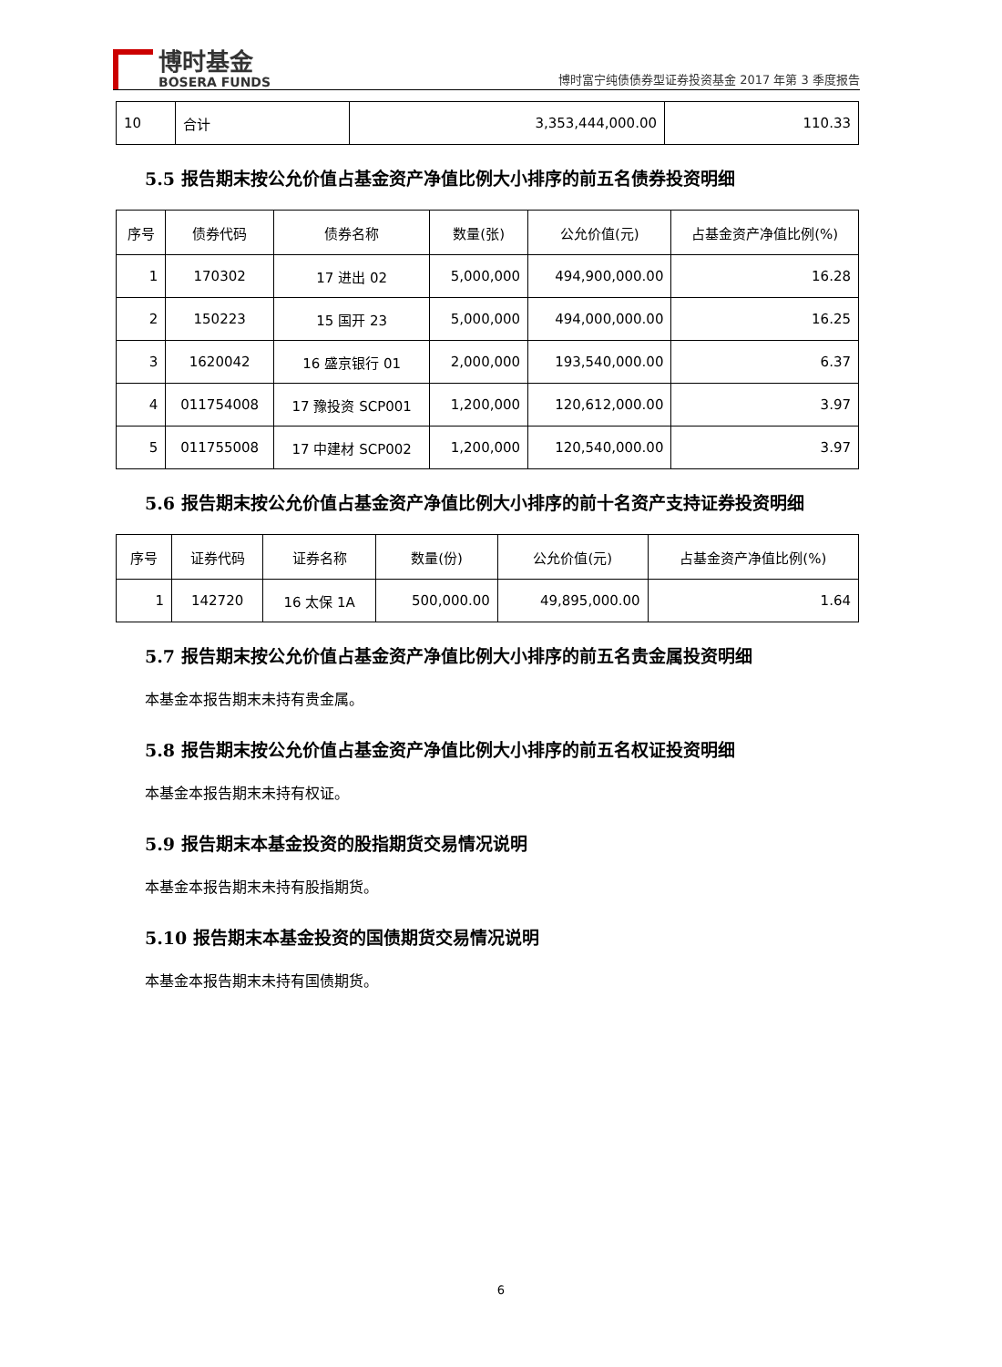博时基金
BOSERA FUNDS
博时富宁纯债债券型证券投资基金 2017 年第 3 季度报告
| 10 | 合计 | 3,353,444,000.00 | 110.33 |
5.5 报告期末按公允价值占基金资产净值比例大小排序的前五名债券投资明细
| 序号 | 债券代码 | 债券名称 | 数量(张) | 公允价值(元) | 占基金资产净值比例(%) |
| --- | --- | --- | --- | --- | --- |
| 1 | 170302 | 17 进出 02 | 5,000,000 | 494,900,000.00 | 16.28 |
| 2 | 150223 | 15 国开 23 | 5,000,000 | 494,000,000.00 | 16.25 |
| 3 | 1620042 | 16 盛京银行 01 | 2,000,000 | 193,540,000.00 | 6.37 |
| 4 | 011754008 | 17 豫投资 SCP001 | 1,200,000 | 120,612,000.00 | 3.97 |
| 5 | 011755008 | 17 中建材 SCP002 | 1,200,000 | 120,540,000.00 | 3.97 |
5.6 报告期末按公允价值占基金资产净值比例大小排序的前十名资产支持证券投资明细
| 序号 | 证券代码 | 证券名称 | 数量(份) | 公允价值(元) | 占基金资产净值比例(%) |
| --- | --- | --- | --- | --- | --- |
| 1 | 142720 | 16 太保 1A | 500,000.00 | 49,895,000.00 | 1.64 |
5.7 报告期末按公允价值占基金资产净值比例大小排序的前五名贵金属投资明细
本基金本报告期末未持有贵金属。
5.8 报告期末按公允价值占基金资产净值比例大小排序的前五名权证投资明细
本基金本报告期末未持有权证。
5.9 报告期末本基金投资的股指期货交易情况说明
本基金本报告期末未持有股指期货。
5.10 报告期末本基金投资的国债期货交易情况说明
本基金本报告期末未持有国债期货。
6